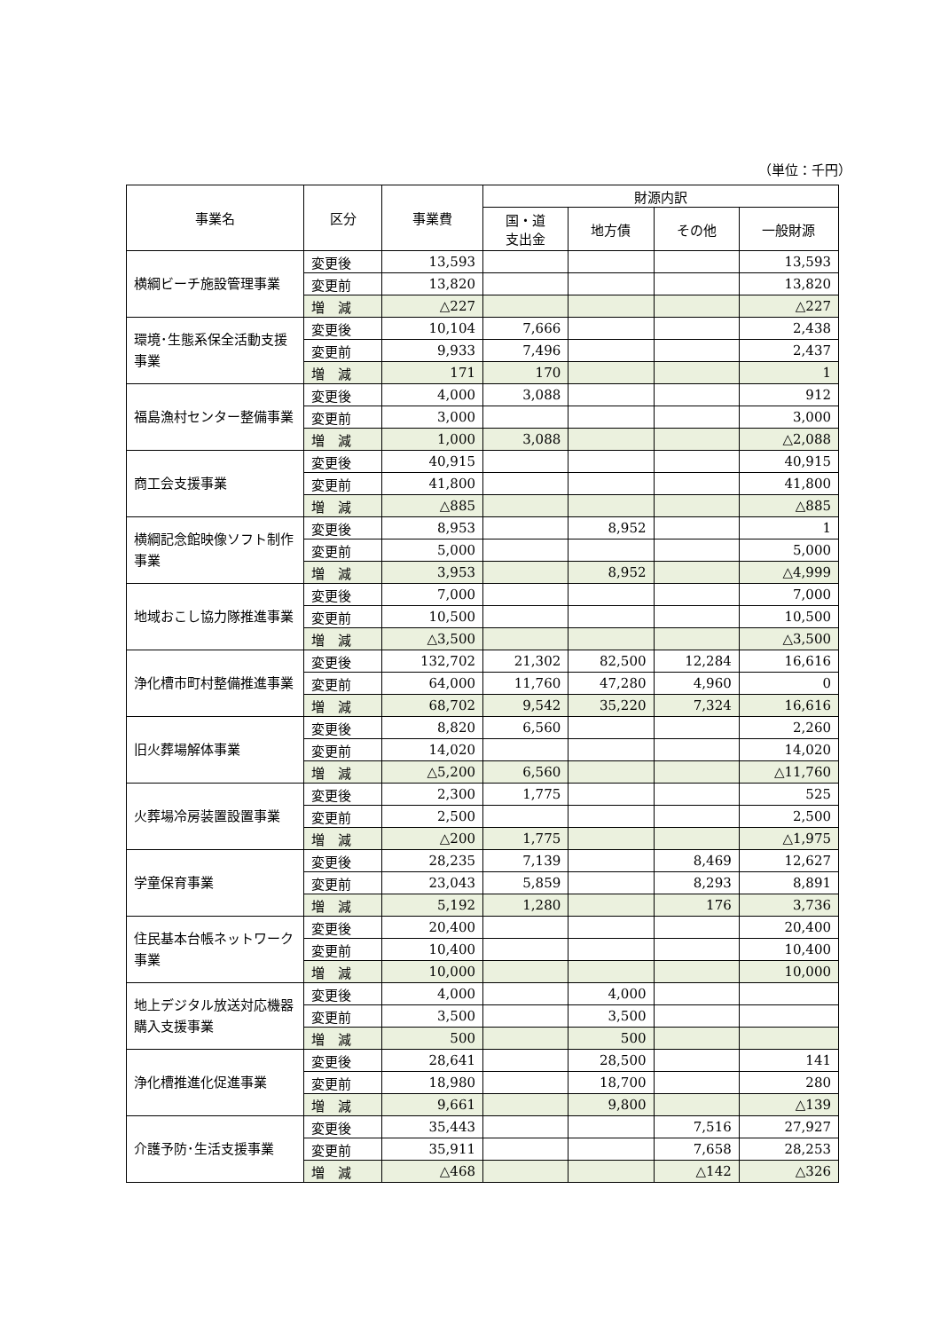（単位：千円）
| 事業名 | 区分 | 事業費 | 財源内訳 | | | |
| --- | --- | --- | --- | --- | --- | --- |
| | | | 国・道 支出金 | 地方債 | その他 | 一般財源 |
| 横綱ビーチ施設管理事業 | 変更後 | 13,593 | | | | 13,593 |
| | 変更前 | 13,820 | | | | 13,820 |
| | 増 減 | △227 | | | | △227 |
| 環境･生態系保全活動支援事業 | 変更後 | 10,104 | 7,666 | | | 2,438 |
| | 変更前 | 9,933 | 7,496 | | | 2,437 |
| | 増 減 | 171 | 170 | | | 1 |
| 福島漁村センター整備事業 | 変更後 | 4,000 | 3,088 | | | 912 |
| | 変更前 | 3,000 | | | | 3,000 |
| | 増 減 | 1,000 | 3,088 | | | △2,088 |
| 商工会支援事業 | 変更後 | 40,915 | | | | 40,915 |
| | 変更前 | 41,800 | | | | 41,800 |
| | 増 減 | △885 | | | | △885 |
| 横綱記念館映像ソフト制作事業 | 変更後 | 8,953 | | 8,952 | | 1 |
| | 変更前 | 5,000 | | | | 5,000 |
| | 増 減 | 3,953 | | 8,952 | | △4,999 |
| 地域おこし協力隊推進事業 | 変更後 | 7,000 | | | | 7,000 |
| | 変更前 | 10,500 | | | | 10,500 |
| | 増 減 | △3,500 | | | | △3,500 |
| 浄化槽市町村整備推進事業 | 変更後 | 132,702 | 21,302 | 82,500 | 12,284 | 16,616 |
| | 変更前 | 64,000 | 11,760 | 47,280 | 4,960 | 0 |
| | 増 減 | 68,702 | 9,542 | 35,220 | 7,324 | 16,616 |
| 旧火葬場解体事業 | 変更後 | 8,820 | 6,560 | | | 2,260 |
| | 変更前 | 14,020 | | | | 14,020 |
| | 増 減 | △5,200 | 6,560 | | | △11,760 |
| 火葬場冷房装置設置事業 | 変更後 | 2,300 | 1,775 | | | 525 |
| | 変更前 | 2,500 | | | | 2,500 |
| | 増 減 | △200 | 1,775 | | | △1,975 |
| 学童保育事業 | 変更後 | 28,235 | 7,139 | | 8,469 | 12,627 |
| | 変更前 | 23,043 | 5,859 | | 8,293 | 8,891 |
| | 増 減 | 5,192 | 1,280 | | 176 | 3,736 |
| 住民基本台帳ネットワーク事業 | 変更後 | 20,400 | | | | 20,400 |
| | 変更前 | 10,400 | | | | 10,400 |
| | 増 減 | 10,000 | | | | 10,000 |
| 地上デジタル放送対応機器購入支援事業 | 変更後 | 4,000 | | 4,000 | | |
| | 変更前 | 3,500 | | 3,500 | | |
| | 増 減 | 500 | | 500 | | |
| 浄化槽推進化促進事業 | 変更後 | 28,641 | | 28,500 | | 141 |
| | 変更前 | 18,980 | | 18,700 | | 280 |
| | 増 減 | 9,661 | | 9,800 | | △139 |
| 介護予防･生活支援事業 | 変更後 | 35,443 | | | 7,516 | 27,927 |
| | 変更前 | 35,911 | | | 7,658 | 28,253 |
| | 増 減 | △468 | | | △142 | △326 |